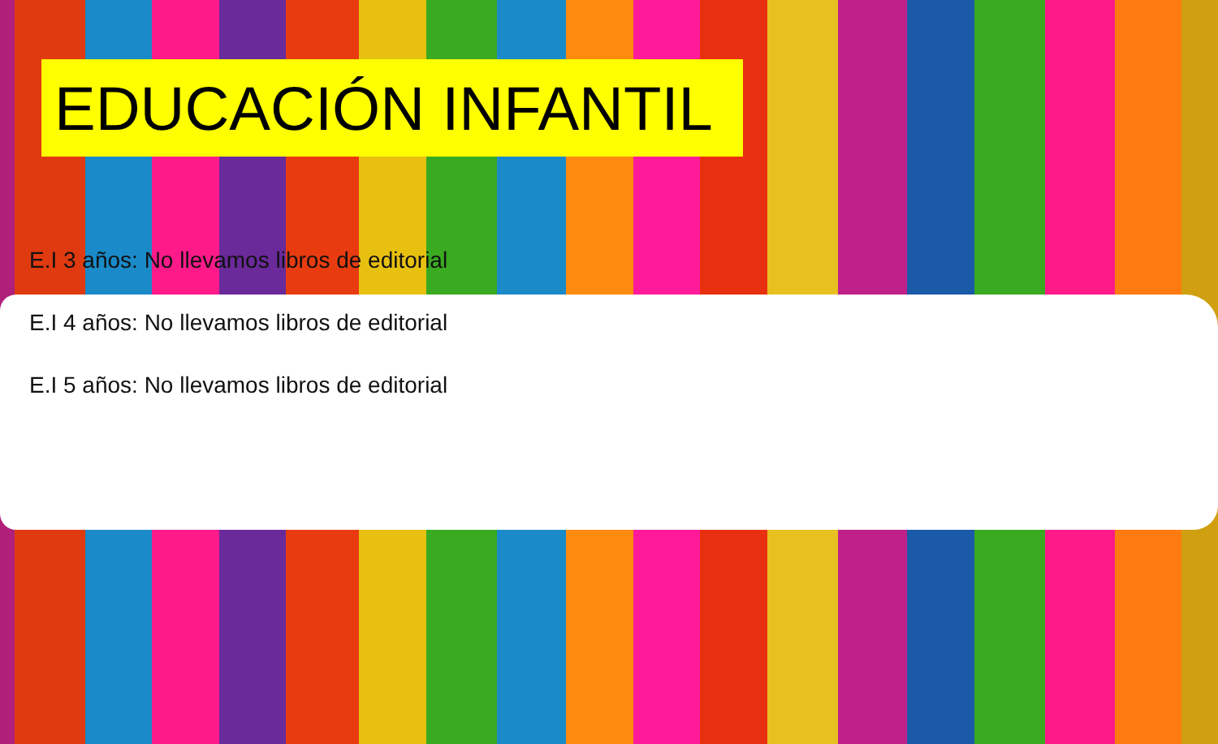EDUCACIÓN INFANTIL
E.I 3 años: No llevamos libros de editorial
E.I 4 años: No llevamos libros de editorial
E.I 5 años: No llevamos libros de editorial